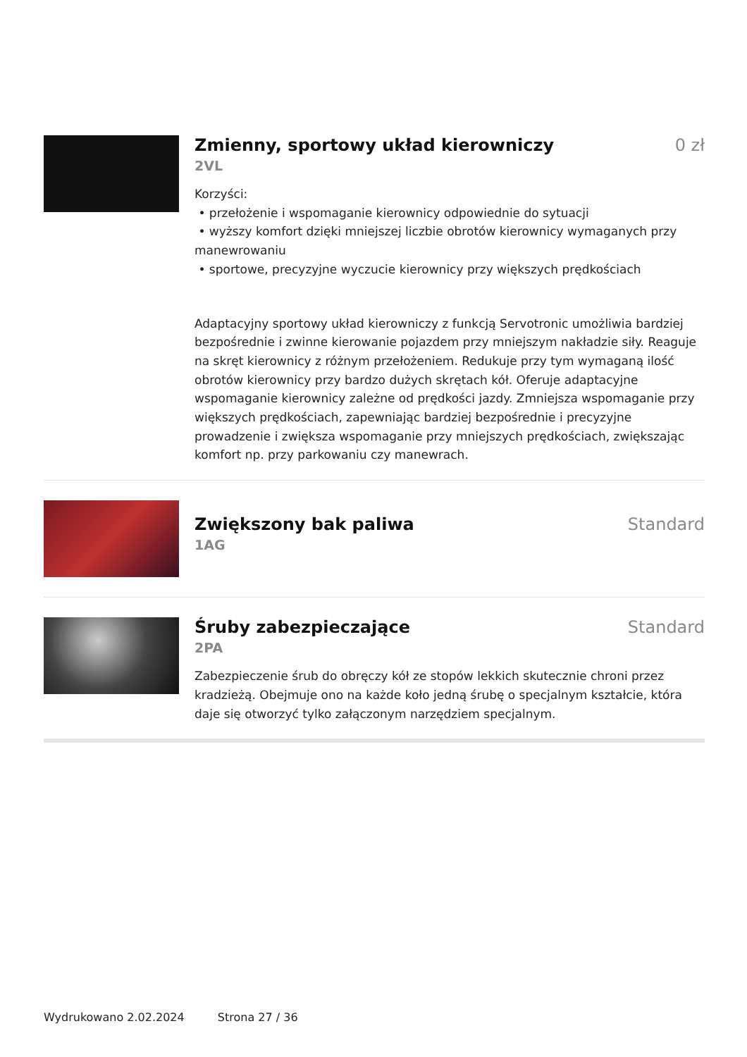Zmienny, sportowy układ kierowniczy
0 zł
2VL
Korzyści:
• przełożenie i wspomaganie kierownicy odpowiednie do sytuacji
• wyższy komfort dzięki mniejszej liczbie obrotów kierownicy wymaganych przy manewrowaniu
• sportowe, precyzyjne wyczucie kierownicy przy większych prędkościach
Adaptacyjny sportowy układ kierowniczy z funkcją Servotronic umożliwia bardziej bezpośrednie i zwinne kierowanie pojazdem przy mniejszym nakładzie siły. Reaguje na skręt kierownicy z różnym przełożeniem. Redukuje przy tym wymaganą ilość obrotów kierownicy przy bardzo dużych skrętach kół. Oferuje adaptacyjne wspomaganie kierownicy zależne od prędkości jazdy. Zmniejsza wspomaganie przy większych prędkościach, zapewniając bardziej bezpośrednie i precyzyjne prowadzenie i zwiększa wspomaganie przy mniejszych prędkościach, zwiększając komfort np. przy parkowaniu czy manewrach.
Zwiększony bak paliwa Standard
1AG
Śruby zabezpieczające Standard
2PA
Zabezpieczenie śrub do obręczy kół ze stopów lekkich skutecznie chroni przez kradzieżą. Obejmuje ono na każde koło jedną śrubę o specjalnym kształcie, która daje się otworzyć tylko załączonym narzędziem specjalnym.
Wydrukowano 2.02.2024 Strona 27 / 36